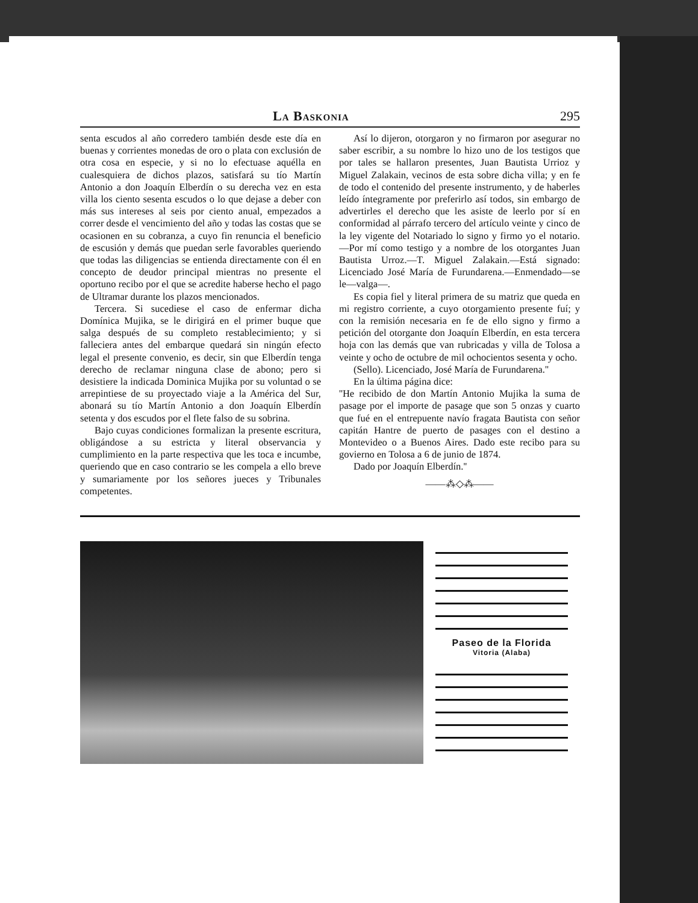La Baskonia 295
senta escudos al año corredero también desde este día en buenas y corrientes monedas de oro o plata con exclusión de otra cosa en especie, y si no lo efectuase aquélla en cualesquiera de dichos plazos, satisfará su tío Martín Antonio a don Joaquín Elberdín o su derecha vez en esta villa los ciento sesenta escudos o lo que dejase a deber con más sus intereses al seis por ciento anual, empezados a correr desde el vencimiento del año y todas las costas que se ocasionen en su cobranza, a cuyo fin renuncia el beneficio de escusión y demás que puedan serle favorables queriendo que todas las diligencias se entienda directamente con él en concepto de deudor principal mientras no presente el oportuno recibo por el que se acredite haberse hecho el pago de Ultramar durante los plazos mencionados.
Tercera. Si sucediese el caso de enfermar dicha Domínica Mujika, se le dirigirá en el primer buque que salga después de su completo restablecimiento; y si falleciera antes del embarque quedará sin ningún efecto legal el presente convenio, es decir, sin que Elberdín tenga derecho de reclamar ninguna clase de abono; pero si desistiere la indicada Dominica Mujika por su voluntad o se arrepintiese de su proyectado viaje a la América del Sur, abonará su tío Martín Antonio a don Joaquín Elberdín setenta y dos escudos por el flete falso de su sobrina.
Bajo cuyas condiciones formalizan la presente escritura, obligándose a su estricta y literal observancia y cumplimiento en la parte respectiva que les toca e incumbe, queriendo que en caso contrario se les compela a ello breve y sumariamente por los señores jueces y Tribunales competentes.
Así lo dijeron, otorgaron y no firmaron por asegurar no saber escribir, a su nombre lo hizo uno de los testigos que por tales se hallaron presentes, Juan Bautista Urrioz y Miguel Zalakain, vecinos de esta sobre dicha villa; y en fe de todo el contenido del presente instrumento, y de haberles leído íntegramente por preferirlo así todos, sin embargo de advertirles el derecho que les asiste de leerlo por sí en conformidad al párrafo tercero del artículo veinte y cinco de la ley vigente del Notariado lo signo y firmo yo el notario.—Por mí como testigo y a nombre de los otorgantes Juan Bautista Urroz.—T. Miguel Zalakain.—Está signado: Licenciado José María de Furundarena.—Enmendado—se le—valga—.
Es copia fiel y literal primera de su matriz que queda en mi registro corriente, a cuyo otorgamiento presente fuí; y con la remisión necesaria en fe de ello signo y firmo a petición del otorgante don Joaquín Elberdín, en esta tercera hoja con las demás que van rubricadas y villa de Tolosa a veinte y ocho de octubre de mil ochocientos sesenta y ocho.
(Sello). Licenciado, José María de Furundarena.''
En la última página dice:
''He recibido de don Martín Antonio Mujika la suma de pasage por el importe de pasage que son 5 onzas y cuarto que fué en el entrepuente navío fragata Bautista con señor capitán Hantre de puerto de pasages con el destino a Montevideo o a Buenos Aires. Dado este recibo para su govierno en Tolosa a 6 de junio de 1874.
Dado por Joaquín Elberdín.''
——⁂◇⁂——
Paseo de la Florida
Vitoria (Alaba)